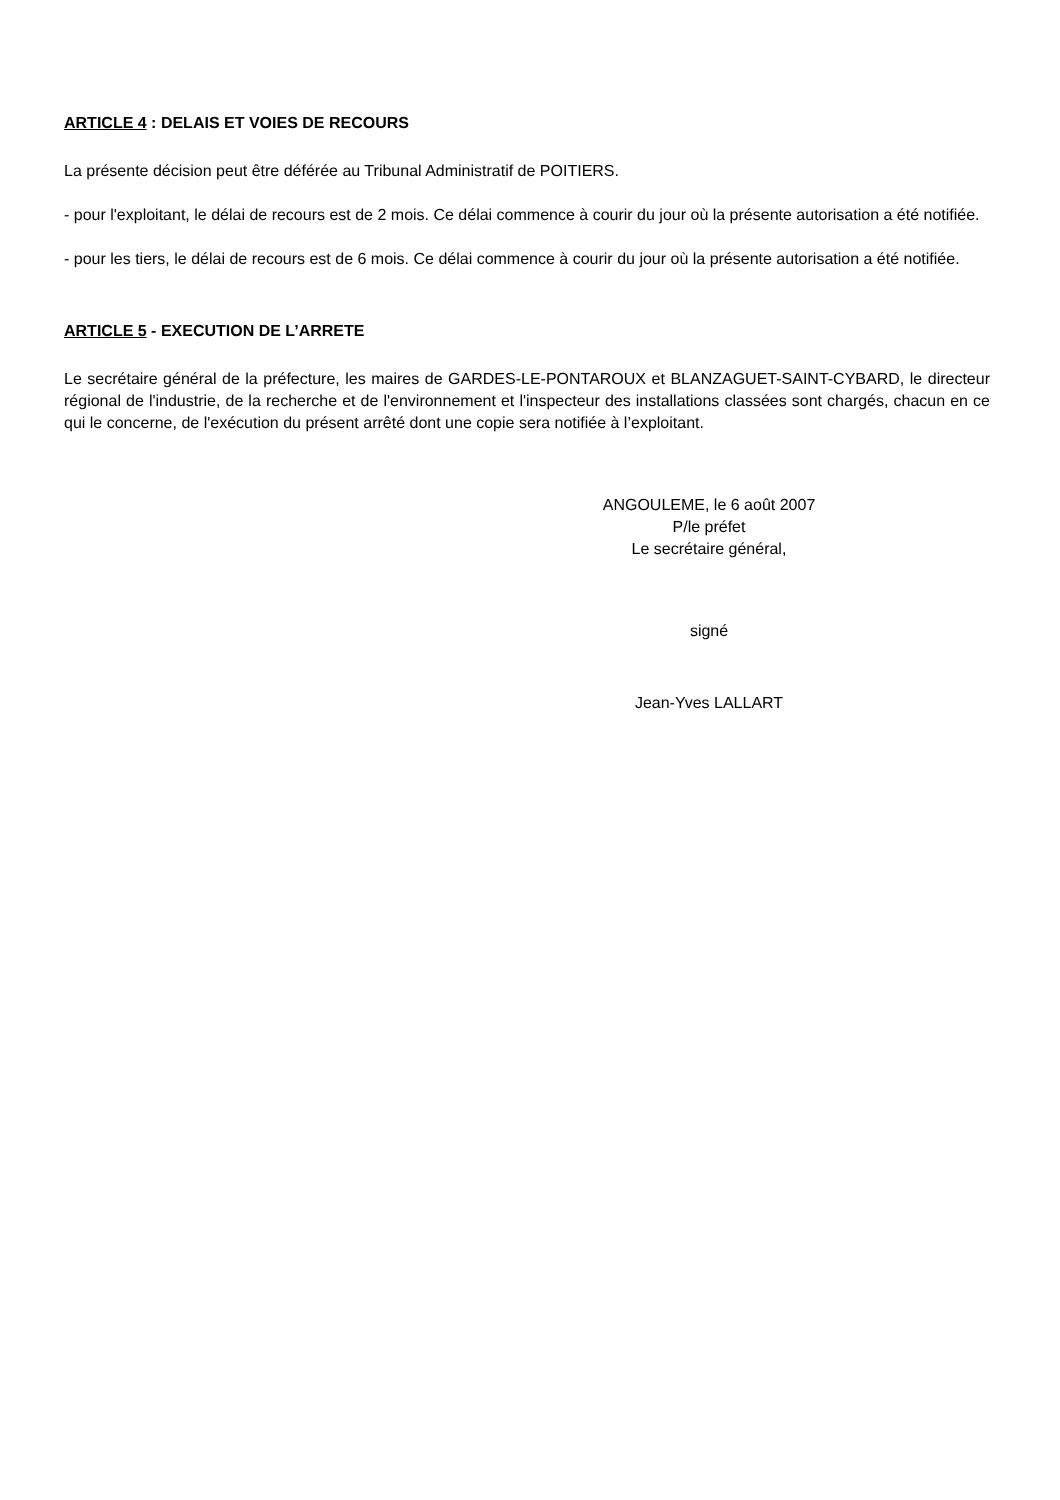ARTICLE 4 : DELAIS ET VOIES DE RECOURS
La présente décision peut être déférée au Tribunal Administratif de POITIERS.
- pour l'exploitant, le délai de recours est de 2 mois. Ce délai commence à courir du jour où la présente autorisation a été notifiée.
- pour les tiers, le délai de recours est de 6 mois. Ce délai commence à courir du jour où la présente autorisation a été notifiée.
ARTICLE 5 - EXECUTION DE L’ARRETE
Le secrétaire général de la préfecture, les maires de GARDES-LE-PONTAROUX et BLANZAGUET-SAINT-CYBARD, le directeur régional de l'industrie, de la recherche et de l'environnement et l'inspecteur des installations classées sont chargés, chacun en ce qui le concerne, de l'exécution du présent arrêté dont une copie sera notifiée à l’exploitant.
ANGOULEME, le 6 août 2007
P/le préfet
Le secrétaire général,
signé
Jean-Yves LALLART